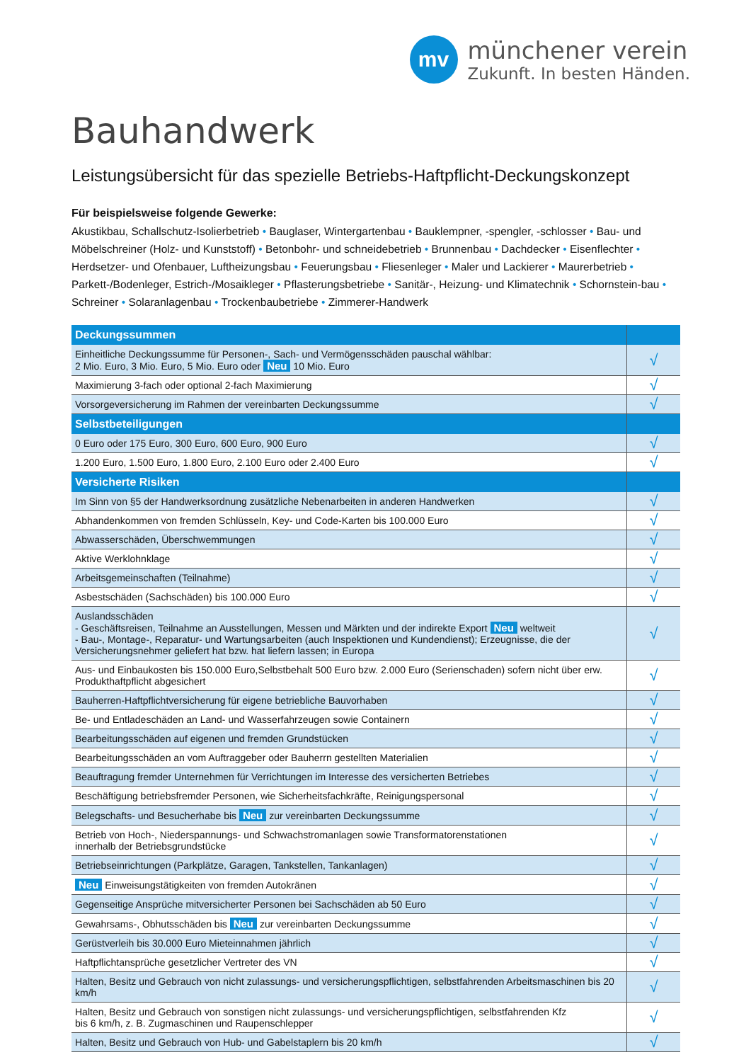mv
münchener verein
Zukunft. In besten Händen.
Bauhandwerk
Leistungsübersicht für das spezielle Betriebs-Haftpflicht-Deckungskonzept
Für beispielsweise folgende Gewerke:
Akustikbau, Schallschutz-Isolierbetrieb • Bauglaser, Wintergartenbau • Bauklempner, -spengler, -schlosser • Bau- und Möbelschreiner (Holz- und Kunststoff) • Betonbohr- und schneidebetrieb • Brunnenbau • Dachdecker • Eisenflechter • Herdsetzer- und Ofenbauer, Luftheizungsbau • Feuerungsbau • Fliesenleger • Maler und Lackierer • Maurerbetrieb • Parkett-/Bodenleger, Estrich-/Mosaikleger • Pflasterungsbetriebe • Sanitär-, Heizung- und Klimatechnik • Schornstein-bau • Schreiner • Solaranlagenbau • Trockenbaubetriebe • Zimmerer-Handwerk
| Deckungssummen | |
| Einheitliche Deckungssumme für Personen-, Sach- und Vermögensschäden pauschal wählbar: 2 Mio. Euro, 3 Mio. Euro, 5 Mio. Euro oder Neu 10 Mio. Euro | √ |
| Maximierung 3-fach oder optional 2-fach Maximierung | √ |
| Vorsorgeversicherung im Rahmen der vereinbarten Deckungssumme | √ |
| Selbstbeteiligungen | |
| 0 Euro oder 175 Euro, 300 Euro, 600 Euro, 900 Euro | √ |
| 1.200 Euro, 1.500 Euro, 1.800 Euro, 2.100 Euro oder 2.400 Euro | √ |
| Versicherte Risiken | |
| Im Sinn von §5 der Handwerksordnung zusätzliche Nebenarbeiten in anderen Handwerken | √ |
| Abhandenkommen von fremden Schlüsseln, Key- und Code-Karten bis 100.000 Euro | √ |
| Abwasserschäden, Überschwemmungen | √ |
| Aktive Werklohnklage | √ |
| Arbeitsgemeinschaften (Teilnahme) | √ |
| Asbestschäden (Sachschäden) bis 100.000 Euro | √ |
| Auslandsschäden - Geschäftsreisen, Teilnahme an Ausstellungen, Messen und Märkten und der indirekte Export Neu weltweit - Bau-, Montage-, Reparatur- und Wartungsarbeiten (auch Inspektionen und Kundendienst); Erzeugnisse, die der Versicherungsnehmer geliefert hat bzw. hat liefern lassen; in Europa | √ |
| Aus- und Einbaukosten bis 150.000 Euro,Selbstbehalt 500 Euro bzw. 2.000 Euro (Serienschaden) sofern nicht über erw. Produkthaftpflicht abgesichert | √ |
| Bauherren-Haftpflichtversicherung für eigene betriebliche Bauvorhaben | √ |
| Be- und Entladeschäden an Land- und Wasserfahrzeugen sowie Containern | √ |
| Bearbeitungsschäden auf eigenen und fremden Grundstücken | √ |
| Bearbeitungsschäden an vom Auftraggeber oder Bauherrn gestellten Materialien | √ |
| Beauftragung fremder Unternehmen für Verrichtungen im Interesse des versicherten Betriebes | √ |
| Beschäftigung betriebsfremder Personen, wie Sicherheitsfachkräfte, Reinigungspersonal | √ |
| Belegschafts- und Besucherhabe bis Neu zur vereinbarten Deckungssumme | √ |
| Betrieb von Hoch-, Niederspannungs- und Schwachstromanlagen sowie Transformatorenstationen innerhalb der Betriebsgrundstücke | √ |
| Betriebseinrichtungen (Parkplätze, Garagen, Tankstellen, Tankanlagen) | √ |
| Neu Einweisungstätigkeiten von fremden Autokränen | √ |
| Gegenseitige Ansprüche mitversicherter Personen bei Sachschäden ab 50 Euro | √ |
| Gewahrsams-, Obhutsschäden bis Neu zur vereinbarten Deckungssumme | √ |
| Gerüstverleih bis 30.000 Euro Mieteinnahmen jährlich | √ |
| Haftpflichtansprüche gesetzlicher Vertreter des VN | √ |
| Halten, Besitz und Gebrauch von nicht zulassungs- und versicherungspflichtigen, selbstfahrenden Arbeitsmaschinen bis 20 km/h | √ |
| Halten, Besitz und Gebrauch von sonstigen nicht zulassungs- und versicherungspflichtigen, selbstfahrenden Kfz bis 6 km/h, z. B. Zugmaschinen und Raupenschlepper | √ |
| Halten, Besitz und Gebrauch von Hub- und Gabelstaplern bis 20 km/h | √ |